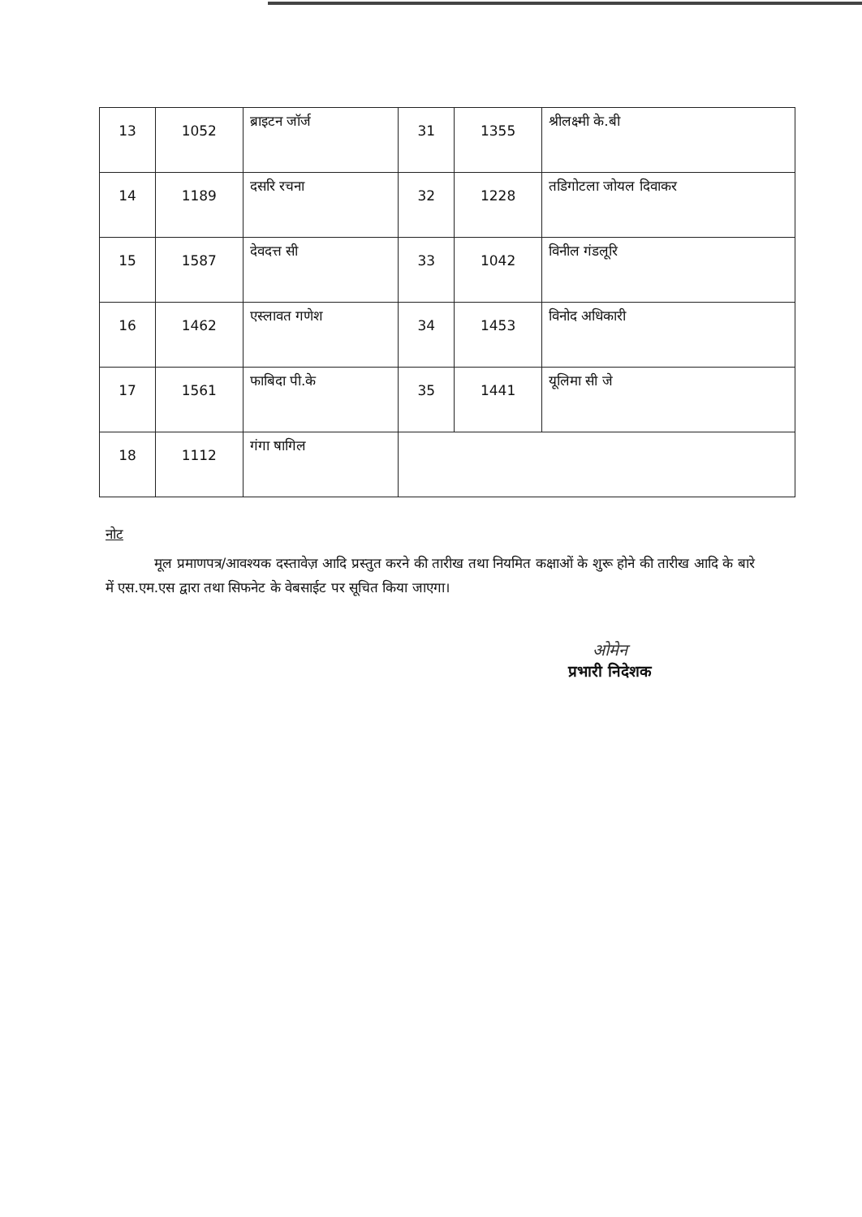| 13 | 1052 | ब्राइटन जॉर्ज | 31 | 1355 | श्रीलक्ष्मी के.बी |
| 14 | 1189 | दसरि रचना | 32 | 1228 | तडिगोटला जोयल दिवाकर |
| 15 | 1587 | देवदत्त सी | 33 | 1042 | विनील गंडलूरि |
| 16 | 1462 | एस्लावत गणेश | 34 | 1453 | विनोद अधिकारी |
| 17 | 1561 | फाबिदा पी.के | 35 | 1441 | यूलिमा सी जे |
| 18 | 1112 | गंगा षागिल | | | |
नोट
मूल प्रमाणपत्र/आवश्यक दस्तावेज़ आदि प्रस्तुत करने की तारीख तथा नियमित कक्षाओं के शुरू होने की तारीख आदि के बारे में एस.एम.एस द्वारा तथा सिफनेट के वेबसाईट पर सूचित किया जाएगा।
ओमेन
प्रभारी निदेशक